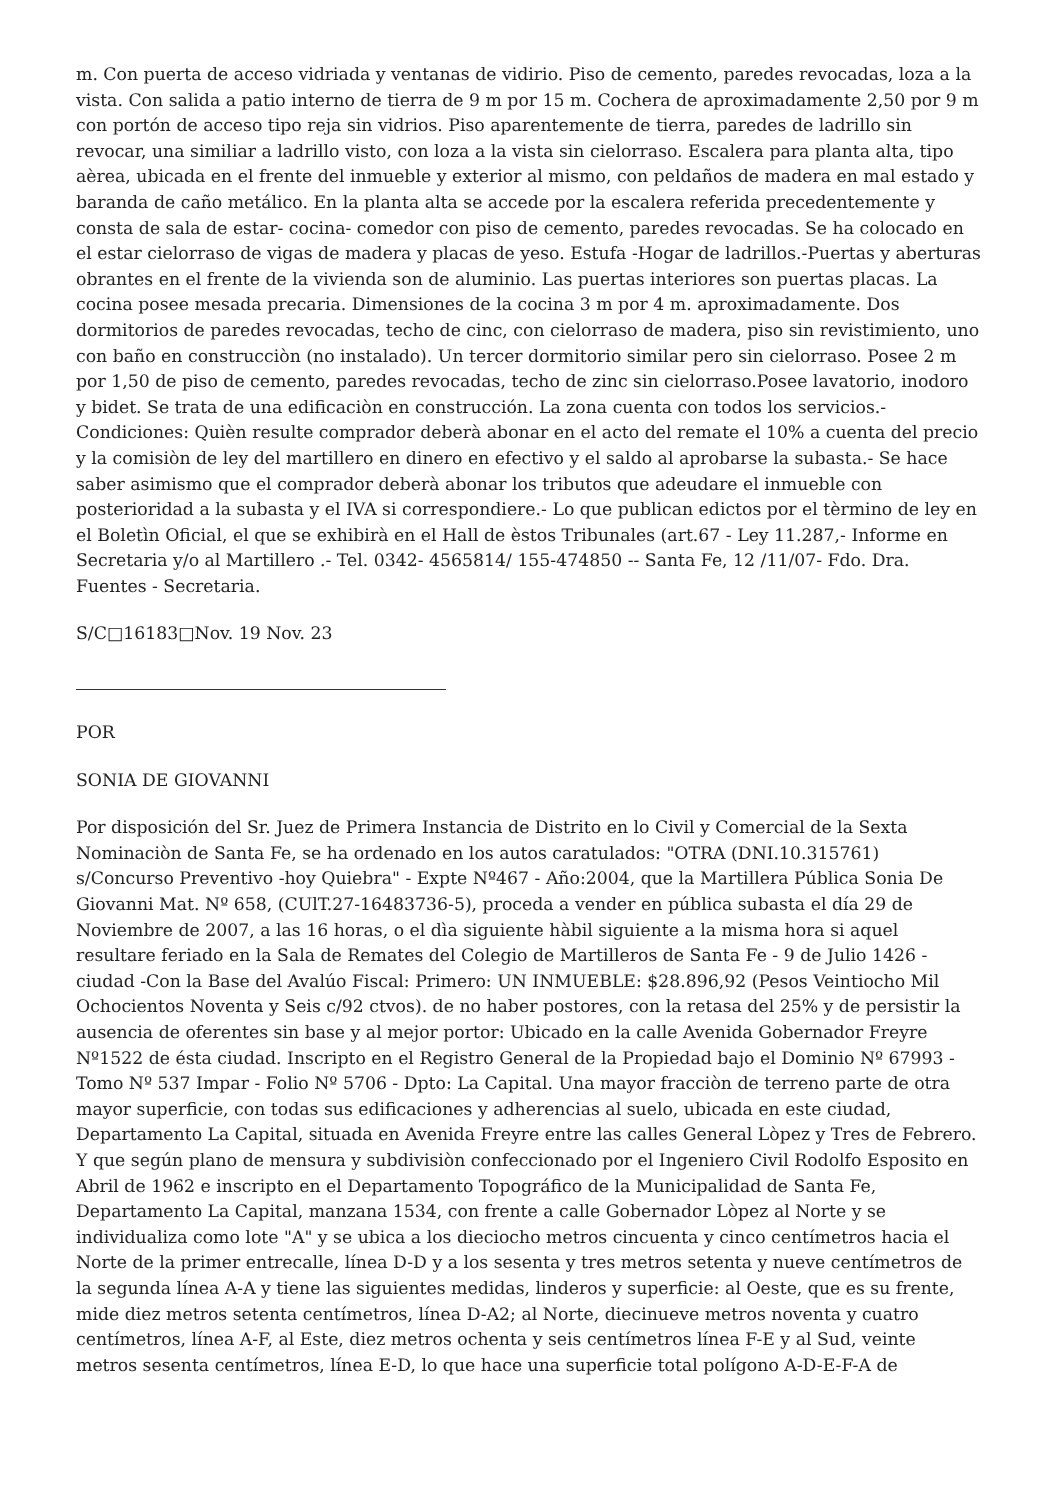m. Con puerta de acceso vidriada y ventanas de vidirio. Piso de cemento, paredes revocadas, loza a la vista. Con salida a patio interno de tierra de 9 m por 15 m. Cochera de aproximadamente 2,50 por 9 m con portón de acceso tipo reja sin vidrios. Piso aparentemente de tierra, paredes de ladrillo sin revocar, una similiar a ladrillo visto, con loza a la vista sin cielorraso. Escalera para planta alta, tipo aèrea, ubicada en el frente del inmueble y exterior al mismo, con peldaños de madera en mal estado y baranda de caño metálico. En la planta alta se accede por la escalera referida precedentemente y consta de sala de estar- cocina- comedor con piso de cemento, paredes revocadas. Se ha colocado en el estar cielorraso de vigas de madera y placas de yeso. Estufa -Hogar de ladrillos.-Puertas y aberturas obrantes en el frente de la vivienda son de aluminio. Las puertas interiores son puertas placas. La cocina posee mesada precaria. Dimensiones de la cocina 3 m por 4 m. aproximadamente. Dos dormitorios de paredes revocadas, techo de cinc, con cielorraso de madera, piso sin revistimiento, uno con baño en construcciòn (no instalado). Un tercer dormitorio similar pero sin cielorraso. Posee 2 m por 1,50 de piso de cemento, paredes revocadas, techo de zinc sin cielorraso.Posee lavatorio, inodoro y bidet. Se trata de una edificaciòn en construcción. La zona cuenta con todos los servicios.- Condiciones: Quièn resulte comprador deberà abonar en el acto del remate el 10% a cuenta del precio y la comisiòn de ley del martillero en dinero en efectivo y el saldo al aprobarse la subasta.- Se hace saber asimismo que el comprador deberà abonar los tributos que adeudare el inmueble con posterioridad a la subasta y el IVA si correspondiere.- Lo que publican edictos por el tèrmino de ley en el Boletìn Oficial, el que se exhibirà en el Hall de èstos Tribunales (art.67 - Ley 11.287,- Informe en Secretaria y/o al Martillero .- Tel. 0342- 4565814/ 155-474850 -- Santa Fe, 12 /11/07- Fdo. Dra. Fuentes - Secretaria.
S/C□16183□Nov. 19 Nov. 23
POR
SONIA DE GIOVANNI
Por disposición del Sr. Juez de Primera Instancia de Distrito en lo Civil y Comercial de la Sexta Nominaciòn de Santa Fe, se ha ordenado en los autos caratulados: "OTRA (DNI.10.315761) s/Concurso Preventivo -hoy Quiebra" - Expte Nº467 - Año:2004, que la Martillera Pública Sonia De Giovanni Mat. Nº 658, (CUlT.27-16483736-5), proceda a vender en pública subasta el día 29 de Noviembre de 2007, a las 16 horas, o el dìa siguiente hàbil siguiente a la misma hora si aquel resultare feriado en la Sala de Remates del Colegio de Martilleros de Santa Fe - 9 de Julio 1426 - ciudad -Con la Base del Avalúo Fiscal: Primero: UN INMUEBLE: $28.896,92 (Pesos Veintiocho Mil Ochocientos Noventa y Seis c/92 ctvos). de no haber postores, con la retasa del 25% y de persistir la ausencia de oferentes sin base y al mejor portor: Ubicado en la calle Avenida Gobernador Freyre Nº1522 de ésta ciudad. Inscripto en el Registro General de la Propiedad bajo el Dominio Nº 67993 - Tomo Nº 537 Impar - Folio Nº 5706 - Dpto: La Capital. Una mayor fracciòn de terreno parte de otra mayor superficie, con todas sus edificaciones y adherencias al suelo, ubicada en este ciudad, Departamento La Capital, situada en Avenida Freyre entre las calles General Lòpez y Tres de Febrero. Y que según plano de mensura y subdivisiòn confeccionado por el Ingeniero Civil Rodolfo Esposito en Abril de 1962 e inscripto en el Departamento Topográfico de la Municipalidad de Santa Fe, Departamento La Capital, manzana 1534, con frente a calle Gobernador Lòpez al Norte y se individualiza como lote "A" y se ubica a los dieciocho metros cincuenta y cinco centímetros hacia el Norte de la primer entrecalle, línea D-D y a los sesenta y tres metros setenta y nueve centímetros de la segunda línea A-A y tiene las siguientes medidas, linderos y superficie: al Oeste, que es su frente, mide diez metros setenta centímetros, línea D-A2; al Norte, diecinueve metros noventa y cuatro centímetros, línea A-F, al Este, diez metros ochenta y seis centímetros línea F-E y al Sud, veinte metros sesenta centímetros, línea E-D, lo que hace una superficie total polígono A-D-E-F-A de